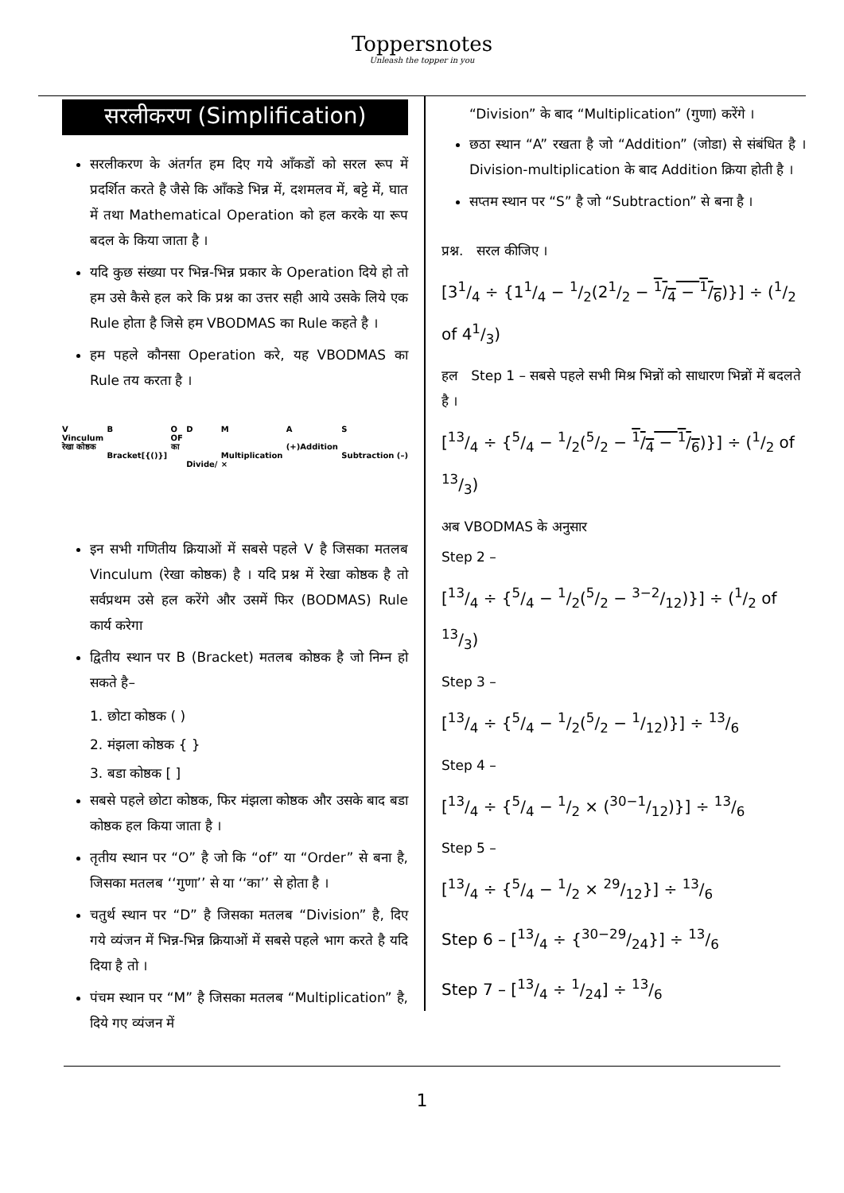Toppersnotes
Unleash the topper in you
सरलीकरण (Simplification)
सरलीकरण के अंतर्गत हम दिए गये आँकडों को सरल रूप में प्रदर्शित करते है जैसे कि आँकडे भिन्न में, दशमलव में, बट्टे में, घात में तथा Mathematical Operation को हल करके या रूप बदल के किया जाता है ।
यदि कुछ संख्या पर भिन्न-भिन्न प्रकार के Operation दिये हो तो हम उसे कैसे हल करे कि प्रश्न का उत्तर सही आये उसके लिये एक Rule होता है जिसे हम VBODMAS का Rule कहते है ।
हम पहले कौनसा Operation करे, यह VBODMAS का Rule तय करता है ।
V
Vinculum
रेखा कोष्ठक B
Bracket[{()}] O
OF
का D
Divide/ M
Multiplication
× A
(+)Addition S
Subtraction (–)
इन सभी गणितीय क्रियाओं में सबसे पहले V है जिसका मतलब Vinculum (रेखा कोष्ठक) है । यदि प्रश्न में रेखा कोष्ठक है तो सर्वप्रथम उसे हल करेंगे और उसमें फिर (BODMAS) Rule कार्य करेगा
द्वितीय स्थान पर B (Bracket) मतलब कोष्ठक है जो निम्न हो सकते है–
1. छोटा कोष्ठक ( )
2. मंझला कोष्ठक { }
3. बडा कोष्ठक [ ]
सबसे पहले छोटा कोष्ठक, फिर मंझला कोष्ठक और उसके बाद बडा कोष्ठक हल किया जाता है ।
तृतीय स्थान पर “O” है जो कि “of” या “Order” से बना है, जिसका मतलब ‘‘गुणा’’ से या ‘‘का’’ से होता है ।
चतुर्थ स्थान पर “D” है जिसका मतलब “Division” है, दिए गये व्यंजन में भिन्न-भिन्न क्रियाओं में सबसे पहले भाग करते है यदि दिया है तो ।
पंचम स्थान पर “M” है जिसका मतलब “Multiplication” है, दिये गए व्यंजन में
“Division” के बाद “Multiplication” (गुणा) करेंगे ।
छठा स्थान “A” रखता है जो “Addition” (जोडा) से संबंधित है । Division-multiplication के बाद Addition क्रिया होती है ।
सप्तम स्थान पर “S” है जो “Subtraction” से बना है ।
प्रश्न. सरल कीजिए ।
[31/4 ÷ {11/4 − 1/2(21/2 − 1/4 − 1/6)}] ÷ (1/2 of 41/3)
हल Step 1 – सबसे पहले सभी मिश्र भिन्नों को साधारण भिन्नों में बदलते है ।
[13/4 ÷ {5/4 − 1/2(5/2 − 1/4 − 1/6)}] ÷ (1/2 of 13/3)
अब VBODMAS के अनुसार
Step 2 –
[13/4 ÷ {5/4 − 1/2(5/2 − 3−2/12)}] ÷ (1/2 of 13/3)
Step 3 –
[13/4 ÷ {5/4 − 1/2(5/2 − 1/12)}] ÷ 13/6
Step 4 –
[13/4 ÷ {5/4 − 1/2 × (30−1/12)}] ÷ 13/6
Step 5 –
[13/4 ÷ {5/4 − 1/2 × 29/12}] ÷ 13/6
Step 6 – [13/4 ÷ {30−29/24}] ÷ 13/6
Step 7 – [13/4 ÷ 1/24] ÷ 13/6
1